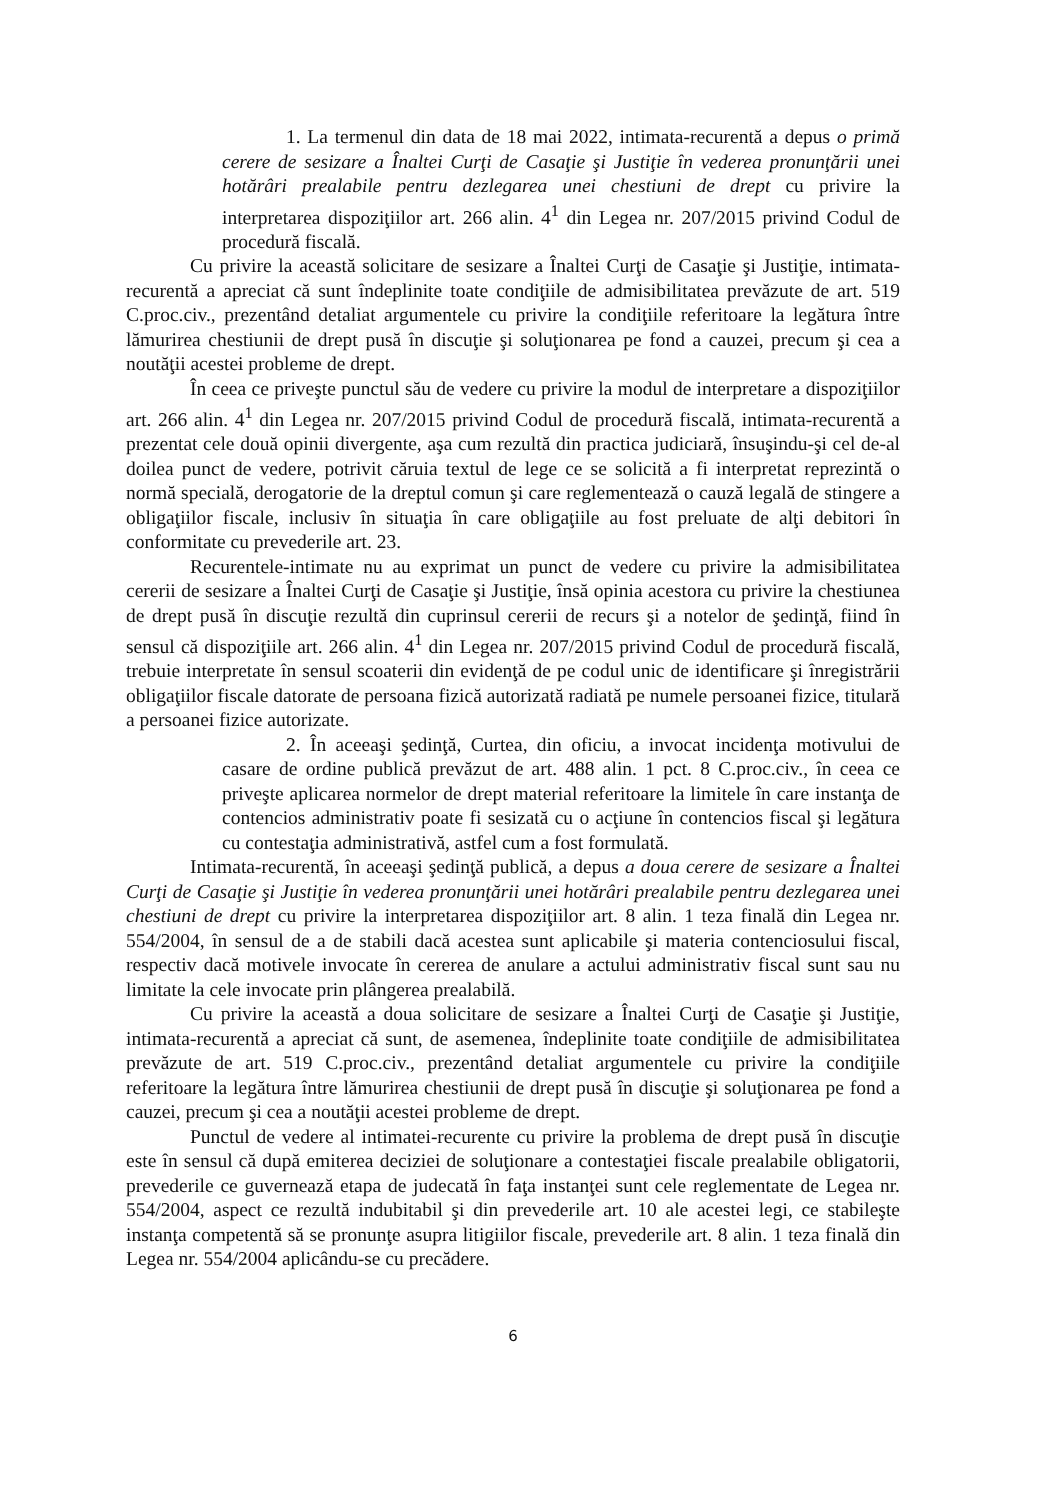1. La termenul din data de 18 mai 2022, intimata-recurentă a depus o primă cerere de sesizare a Înaltei Curţi de Casaţie şi Justiţie în vederea pronunţării unei hotărâri prealabile pentru dezlegarea unei chestiuni de drept cu privire la interpretarea dispoziţiilor art. 266 alin. 4<sup>1</sup> din Legea nr. 207/2015 privind Codul de procedură fiscală.
Cu privire la această solicitare de sesizare a Înaltei Curţi de Casaţie şi Justiţie, intimata-recurentă a apreciat că sunt îndeplinite toate condiţiile de admisibilitatea prevăzute de art. 519 C.proc.civ., prezentând detaliat argumentele cu privire la condiţiile referitoare la legătura între lămurirea chestiunii de drept pusă în discuţie şi soluţionarea pe fond a cauzei, precum şi cea a noutăţii acestei probleme de drept.
În ceea ce priveşte punctul său de vedere cu privire la modul de interpretare a dispoziţiilor art. 266 alin. 4<sup>1</sup> din Legea nr. 207/2015 privind Codul de procedură fiscală, intimata-recurentă a prezentat cele două opinii divergente, aşa cum rezultă din practica judiciară, însuşindu-şi cel de-al doilea punct de vedere, potrivit căruia textul de lege ce se solicită a fi interpretat reprezintă o normă specială, derogatorie de la dreptul comun şi care reglementează o cauză legală de stingere a obligaţiilor fiscale, inclusiv în situaţia în care obligaţiile au fost preluate de alţi debitori în conformitate cu prevederile art. 23.
Recurentele-intimate nu au exprimat un punct de vedere cu privire la admisibilitatea cererii de sesizare a Înaltei Curţi de Casaţie şi Justiţie, însă opinia acestora cu privire la chestiunea de drept pusă în discuţie rezultă din cuprinsul cererii de recurs şi a notelor de şedinţă, fiind în sensul că dispoziţiile art. 266 alin. 4<sup>1</sup> din Legea nr. 207/2015 privind Codul de procedură fiscală, trebuie interpretate în sensul scoaterii din evidenţă de pe codul unic de identificare şi înregistrării obligaţiilor fiscale datorate de persoana fizică autorizată radiată pe numele persoanei fizice, titulară a persoanei fizice autorizate.
2. În aceeaşi şedinţă, Curtea, din oficiu, a invocat incidenţa motivului de casare de ordine publică prevăzut de art. 488 alin. 1 pct. 8 C.proc.civ., în ceea ce priveşte aplicarea normelor de drept material referitoare la limitele în care instanţa de contencios administrativ poate fi sesizată cu o acţiune în contencios fiscal şi legătura cu contestaţia administrativă, astfel cum a fost formulată.
Intimata-recurentă, în aceeaşi şedinţă publică, a depus a doua cerere de sesizare a Înaltei Curţi de Casaţie şi Justiţie în vederea pronunţării unei hotărâri prealabile pentru dezlegarea unei chestiuni de drept cu privire la interpretarea dispoziţiilor art. 8 alin. 1 teza finală din Legea nr. 554/2004, în sensul de a de stabili dacă acestea sunt aplicabile şi materia contenciosului fiscal, respectiv dacă motivele invocate în cererea de anulare a actului administrativ fiscal sunt sau nu limitate la cele invocate prin plângerea prealabilă.
Cu privire la această a doua solicitare de sesizare a Înaltei Curţi de Casaţie şi Justiţie, intimata-recurentă a apreciat că sunt, de asemenea, îndeplinite toate condiţiile de admisibilitatea prevăzute de art. 519 C.proc.civ., prezentând detaliat argumentele cu privire la condiţiile referitoare la legătura între lămurirea chestiunii de drept pusă în discuţie şi soluţionarea pe fond a cauzei, precum şi cea a noutăţii acestei probleme de drept.
Punctul de vedere al intimatei-recurente cu privire la problema de drept pusă în discuţie este în sensul că după emiterea deciziei de soluţionare a contestaţiei fiscale prealabile obligatorii, prevederile ce guvernează etapa de judecată în faţa instanţei sunt cele reglementate de Legea nr. 554/2004, aspect ce rezultă indubitabil şi din prevederile art. 10 ale acestei legi, ce stabileşte instanţa competentă să se pronunţe asupra litigiilor fiscale, prevederile art. 8 alin. 1 teza finală din Legea nr. 554/2004 aplicându-se cu precădere.
6